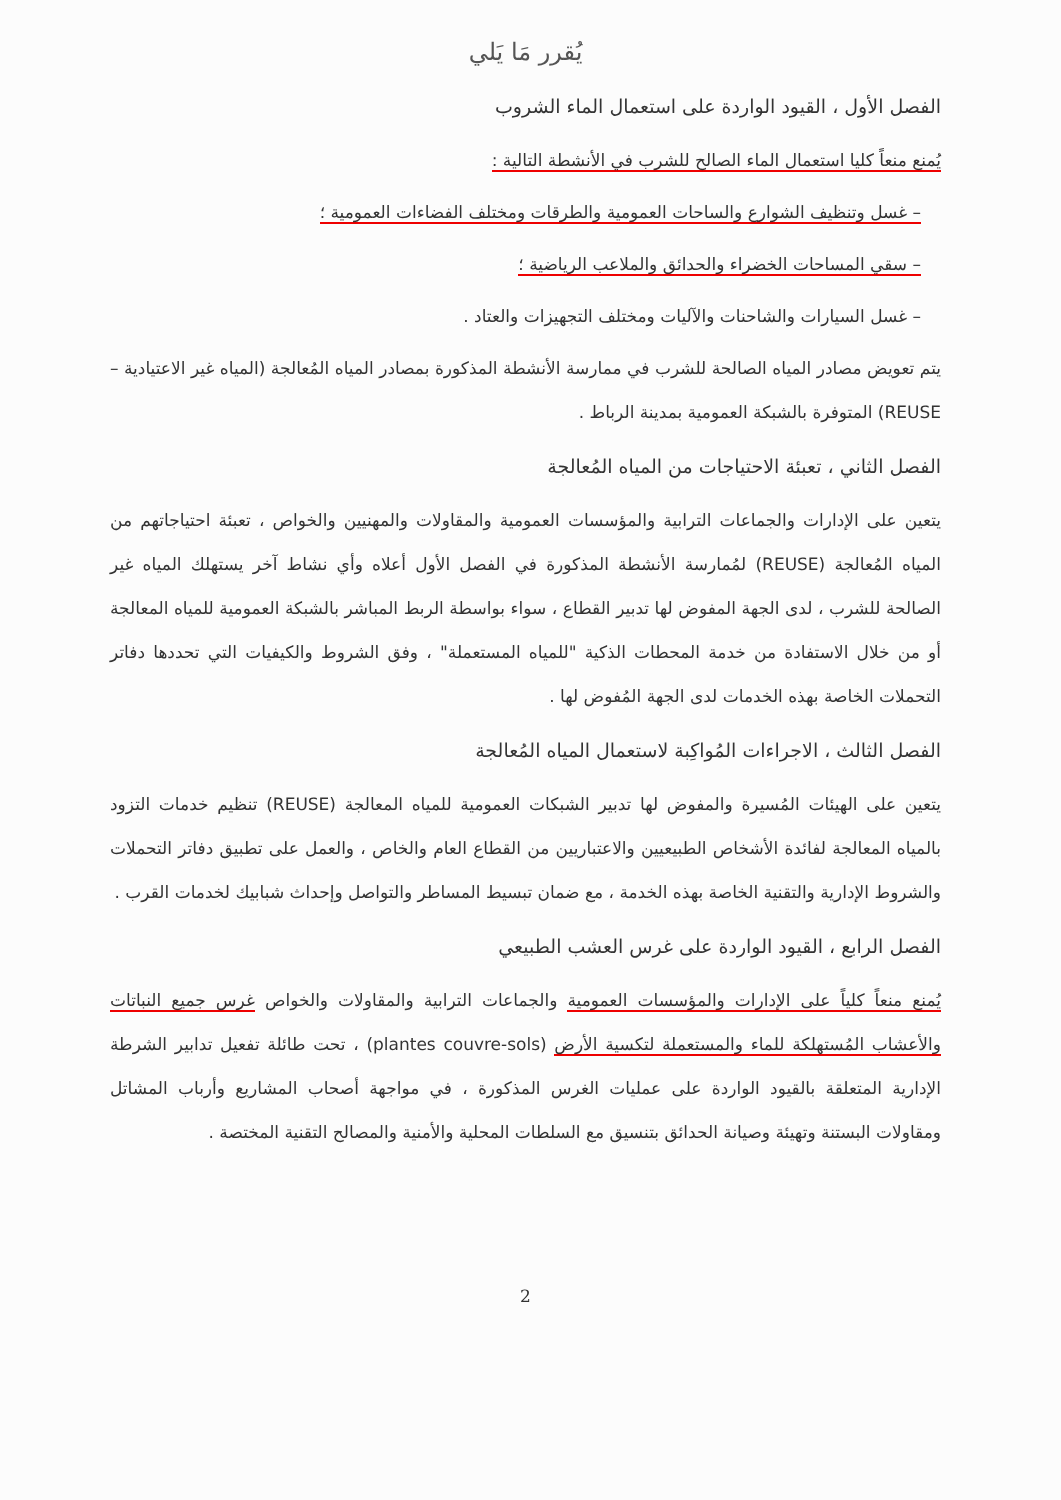يُقرر مَا يَلي
الفصل الأول ، القيود الواردة على استعمال الماء الشروب
يُمنع منعاً كليا استعمال الماء الصالح للشرب في الأنشطة التالية :
– غسل وتنظيف الشوارع والساحات العمومية والطرقات ومختلف الفضاءات العمومية ؛
– سقي المساحات الخضراء والحدائق والملاعب الرياضية ؛
– غسل السيارات والشاحنات والآليات ومختلف التجهيزات والعتاد .
يتم تعويض مصادر المياه الصالحة للشرب في ممارسة الأنشطة المذكورة بمصادر المياه المُعالجة (المياه غير الاعتيادية –REUSE) المتوفرة بالشبكة العمومية بمدينة الرباط .
الفصل الثاني ، تعبئة الاحتياجات من المياه المُعالجة
يتعين على الإدارات والجماعات الترابية والمؤسسات العمومية والمقاولات والمهنيين والخواص ، تعبئة احتياجاتهم من المياه المُعالجة (REUSE) لمُمارسة الأنشطة المذكورة في الفصل الأول أعلاه وأي نشاط آخر يستهلك المياه غير الصالحة للشرب ، لدى الجهة المفوض لها تدبير القطاع ، سواء بواسطة الربط المباشر بالشبكة العمومية للمياه المعالجة أو من خلال الاستفادة من خدمة المحطات الذكية "للمياه المستعملة" ، وفق الشروط والكيفيات التي تحددها دفاتر التحملات الخاصة بهذه الخدمات لدى الجهة المُفوض لها .
الفصل الثالث ، الاجراءات المُواكِبة لاستعمال المياه المُعالجة
يتعين على الهيئات المُسيرة والمفوض لها تدبير الشبكات العمومية للمياه المعالجة (REUSE) تنظيم خدمات التزود بالمياه المعالجة لفائدة الأشخاص الطبيعيين والاعتباريين من القطاع العام والخاص ، والعمل على تطبيق دفاتر التحملات والشروط الإدارية والتقنية الخاصة بهذه الخدمة ، مع ضمان تبسيط المساطر والتواصل وإحداث شبابيك لخدمات القرب .
الفصل الرابع ، القيود الواردة على غرس العشب الطبيعي
يُمنع منعاً كلياً على الإدارات والمؤسسات العمومية والجماعات الترابية والمقاولات والخواص غرس جميع النباتات والأعشاب المُستهلكة للماء والمستعملة لتكسية الأرض (plantes couvre-sols) ، تحت طائلة تفعيل تدابير الشرطة الإدارية المتعلقة بالقيود الواردة على عمليات الغرس المذكورة ، في مواجهة أصحاب المشاريع وأرباب المشاتل ومقاولات البستنة وتهيئة وصيانة الحدائق بتنسيق مع السلطات المحلية والأمنية والمصالح التقنية المختصة .
2